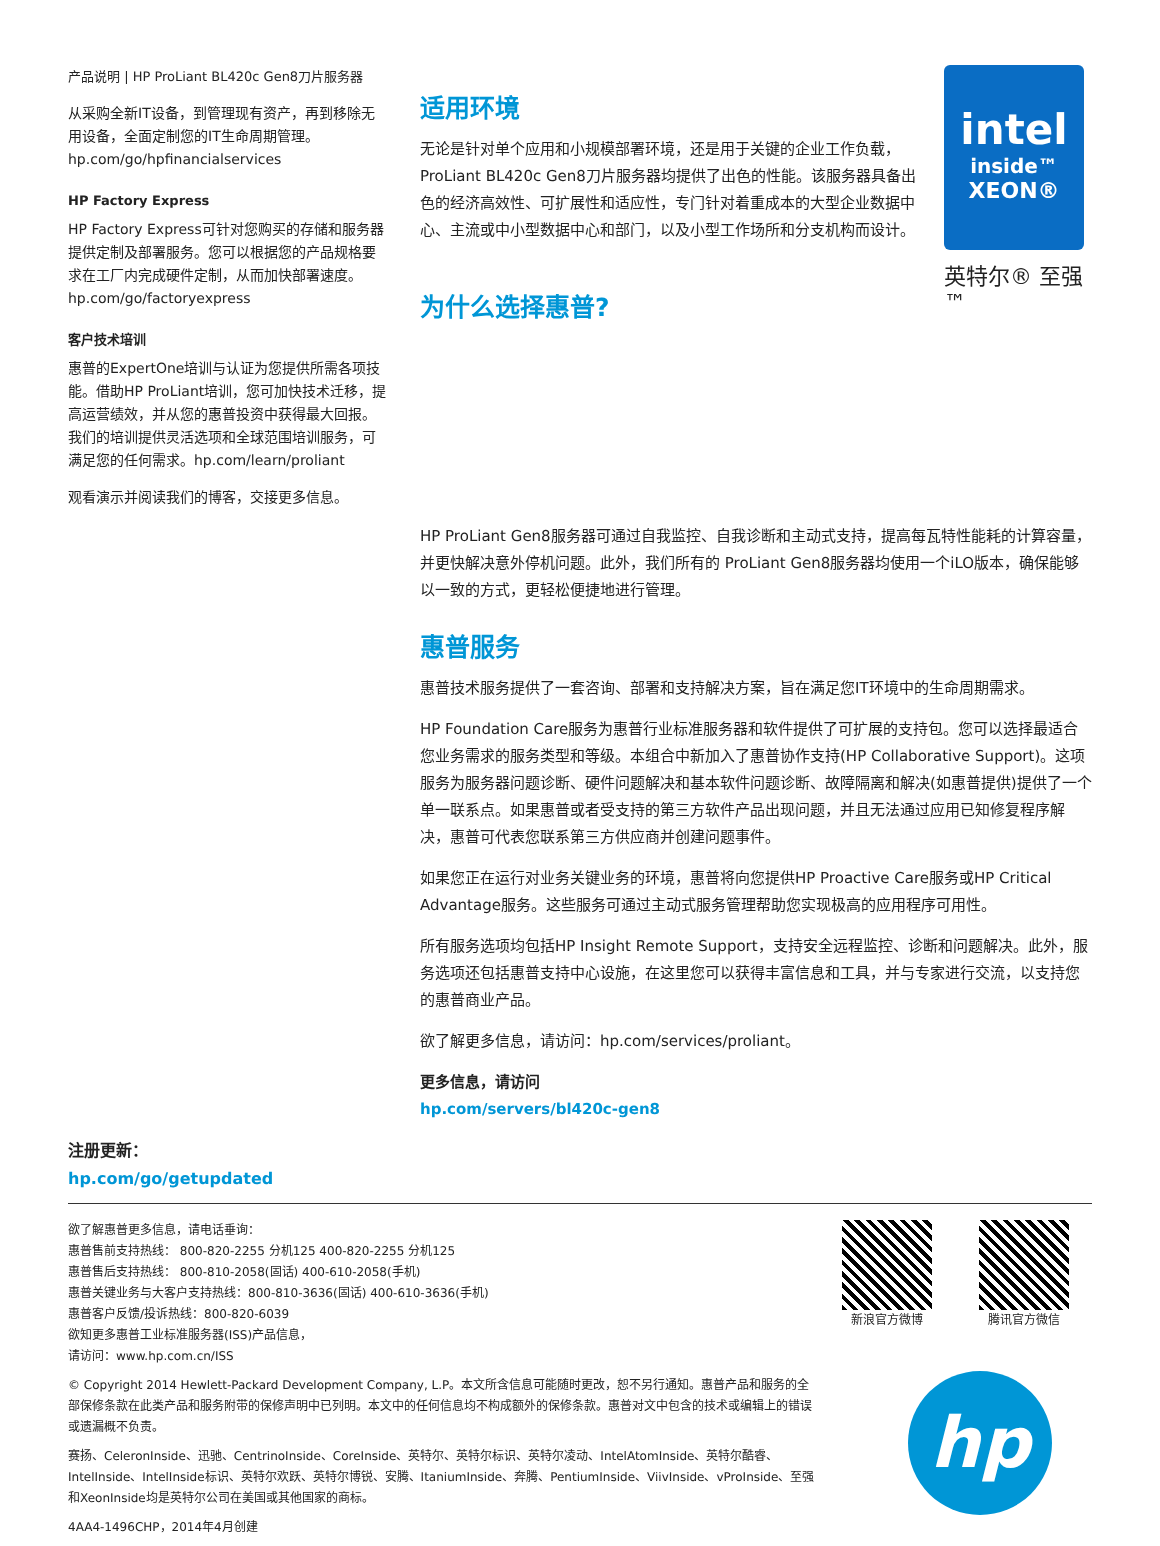产品说明 | HP ProLiant BL420c Gen8刀片服务器
从采购全新IT设备，到管理现有资产，再到移除无用设备，全面定制您的IT生命周期管理。
hp.com/go/hpfinancialservices
HP Factory Express
HP Factory Express可针对您购买的存储和服务器提供定制及部署服务。您可以根据您的产品规格要求在工厂内完成硬件定制，从而加快部署速度。
hp.com/go/factoryexpress
客户技术培训
惠普的ExpertOne培训与认证为您提供所需各项技能。借助HP ProLiant培训，您可加快技术迁移，提高运营绩效，并从您的惠普投资中获得最大回报。我们的培训提供灵活选项和全球范围培训服务，可满足您的任何需求。hp.com/learn/proliant
观看演示并阅读我们的博客，交接更多信息。
适用环境
无论是针对单个应用和小规模部署环境，还是用于关键的企业工作负载，ProLiant BL420c Gen8刀片服务器均提供了出色的性能。该服务器具备出色的经济高效性、可扩展性和适应性，专门针对着重成本的大型企业数据中心、主流或中小型数据中心和部门，以及小型工作场所和分支机构而设计。
为什么选择惠普?
intel
inside™
XEON®
英特尔® 至强™
HP ProLiant Gen8服务器可通过自我监控、自我诊断和主动式支持，提高每瓦特性能耗的计算容量，并更快解决意外停机问题。此外，我们所有的 ProLiant Gen8服务器均使用一个iLO版本，确保能够以一致的方式，更轻松便捷地进行管理。
惠普服务
惠普技术服务提供了一套咨询、部署和支持解决方案，旨在满足您IT环境中的生命周期需求。
HP Foundation Care服务为惠普行业标准服务器和软件提供了可扩展的支持包。您可以选择最适合您业务需求的服务类型和等级。本组合中新加入了惠普协作支持(HP Collaborative Support)。这项服务为服务器问题诊断、硬件问题解决和基本软件问题诊断、故障隔离和解决(如惠普提供)提供了一个单一联系点。如果惠普或者受支持的第三方软件产品出现问题，并且无法通过应用已知修复程序解决，惠普可代表您联系第三方供应商并创建问题事件。
如果您正在运行对业务关键业务的环境，惠普将向您提供HP Proactive Care服务或HP Critical Advantage服务。这些服务可通过主动式服务管理帮助您实现极高的应用程序可用性。
所有服务选项均包括HP Insight Remote Support，支持安全远程监控、诊断和问题解决。此外，服务选项还包括惠普支持中心设施，在这里您可以获得丰富信息和工具，并与专家进行交流，以支持您的惠普商业产品。
欲了解更多信息，请访问：hp.com/services/proliant。
更多信息，请访问
hp.com/servers/bl420c-gen8
注册更新：
hp.com/go/getupdated
欲了解惠普更多信息，请电话垂询：
惠普售前支持热线： 800-820-2255 分机125 400-820-2255 分机125
惠普售后支持热线： 800-810-2058(固话) 400-610-2058(手机)
惠普关键业务与大客户支持热线：800-810-3636(固话) 400-610-3636(手机)
惠普客户反馈/投诉热线：800-820-6039
欲知更多惠普工业标准服务器(ISS)产品信息，
请访问：www.hp.com.cn/ISS
© Copyright 2014 Hewlett-Packard Development Company, L.P。本文所含信息可能随时更改，恕不另行通知。惠普产品和服务的全部保修条款在此类产品和服务附带的保修声明中已列明。本文中的任何信息均不构成额外的保修条款。惠普对文中包含的技术或编辑上的错误或遗漏概不负责。
赛扬、CeleronInside、迅驰、CentrinoInside、CoreInside、英特尔、英特尔标识、英特尔凌动、IntelAtomInside、英特尔酷睿、IntelInside、IntelInside标识、英特尔欢跃、英特尔博锐、安腾、ItaniumInside、奔腾、PentiumInside、ViivInside、vProInside、至强和XeonInside均是英特尔公司在美国或其他国家的商标。
4AA4-1496CHP，2014年4月创建
新浪官方微博 腾讯官方微信
hp